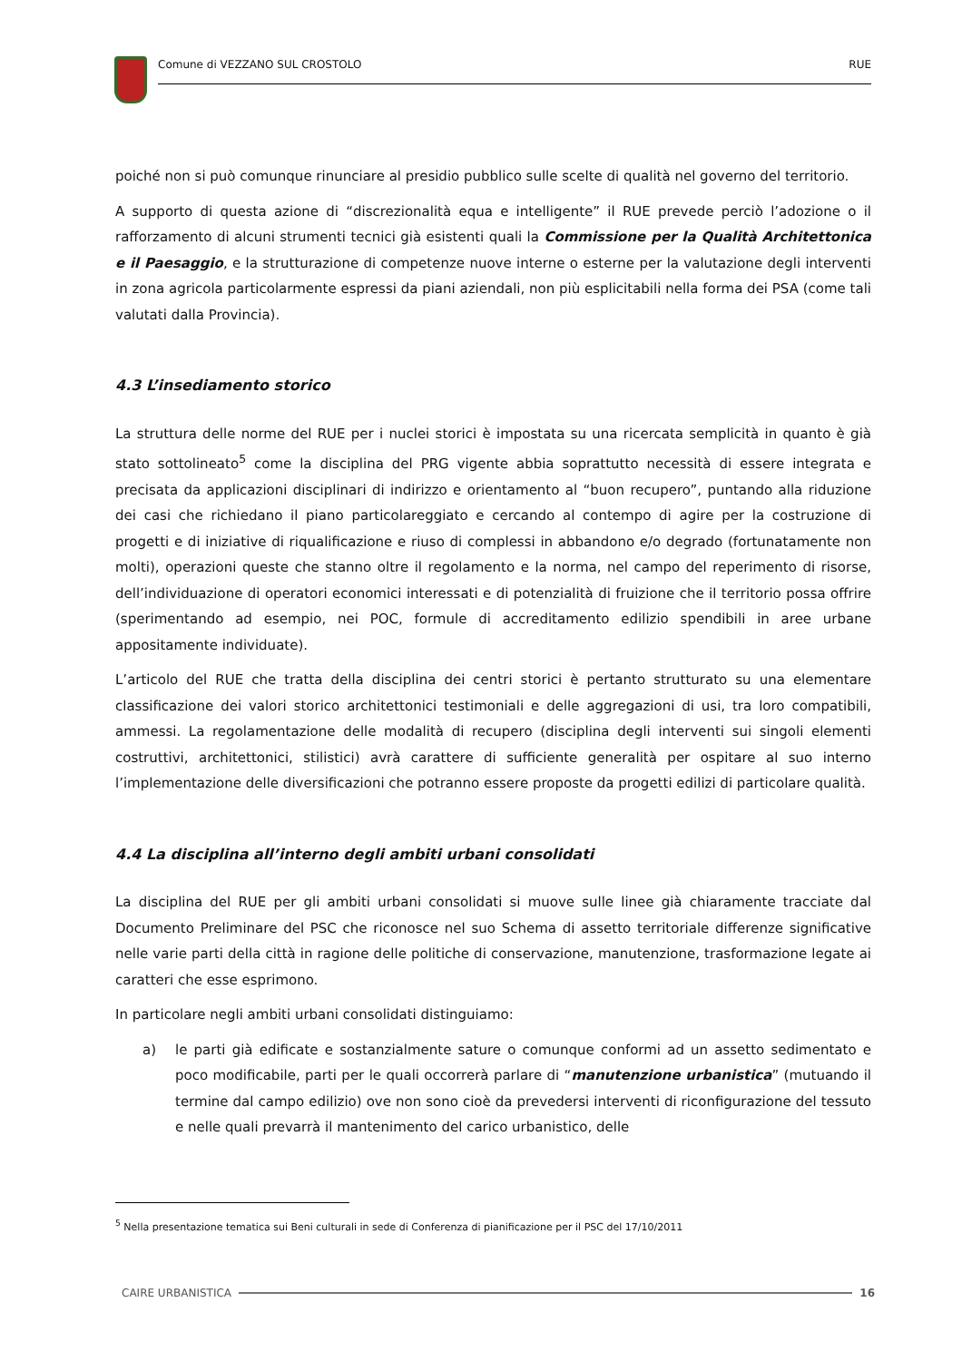Comune di VEZZANO SUL CROSTOLO RUE
poiché non si può comunque rinunciare al presidio pubblico sulle scelte di qualità nel governo del territorio.
A supporto di questa azione di “discrezionalità equa e intelligente” il RUE prevede perciò l’adozione o il rafforzamento di alcuni strumenti tecnici già esistenti quali la Commissione per la Qualità Architettonica e il Paesaggio, e la strutturazione di competenze nuove interne o esterne per la valutazione degli interventi in zona agricola particolarmente espressi da piani aziendali, non più esplicitabili nella forma dei PSA (come tali valutati dalla Provincia).
4.3 L’insediamento storico
La struttura delle norme del RUE per i nuclei storici è impostata su una ricercata semplicità in quanto è già stato sottolineato<sup>5</sup> come la disciplina del PRG vigente abbia soprattutto necessità di essere integrata e precisata da applicazioni disciplinari di indirizzo e orientamento al “buon recupero”, puntando alla riduzione dei casi che richiedano il piano particolareggiato e cercando al contempo di agire per la costruzione di progetti e di iniziative di riqualificazione e riuso di complessi in abbandono e/o degrado (fortunatamente non molti), operazioni queste che stanno oltre il regolamento e la norma, nel campo del reperimento di risorse, dell’individuazione di operatori economici interessati e di potenzialità di fruizione che il territorio possa offrire (sperimentando ad esempio, nei POC, formule di accreditamento edilizio spendibili in aree urbane appositamente individuate).
L’articolo del RUE che tratta della disciplina dei centri storici è pertanto strutturato su una elementare classificazione dei valori storico architettonici testimoniali e delle aggregazioni di usi, tra loro compatibili, ammessi. La regolamentazione delle modalità di recupero (disciplina degli interventi sui singoli elementi costruttivi, architettonici, stilistici) avrà carattere di sufficiente generalità per ospitare al suo interno l’implementazione delle diversificazioni che potranno essere proposte da progetti edilizi di particolare qualità.
4.4 La disciplina all’interno degli ambiti urbani consolidati
La disciplina del RUE per gli ambiti urbani consolidati si muove sulle linee già chiaramente tracciate dal Documento Preliminare del PSC che riconosce nel suo Schema di assetto territoriale differenze significative nelle varie parti della città in ragione delle politiche di conservazione, manutenzione, trasformazione legate ai caratteri che esse esprimono.
In particolare negli ambiti urbani consolidati distinguiamo:
a) le parti già edificate e sostanzialmente sature o comunque conformi ad un assetto sedimentato e poco modificabile, parti per le quali occorrerà parlare di “manutenzione urbanistica” (mutuando il termine dal campo edilizio) ove non sono cioè da prevedersi interventi di riconfigurazione del tessuto e nelle quali prevarrà il mantenimento del carico urbanistico, delle
<sup>5</sup> Nella presentazione tematica sui Beni culturali in sede di Conferenza di pianificazione per il PSC del 17/10/2011
CAIRE URBANISTICA 16